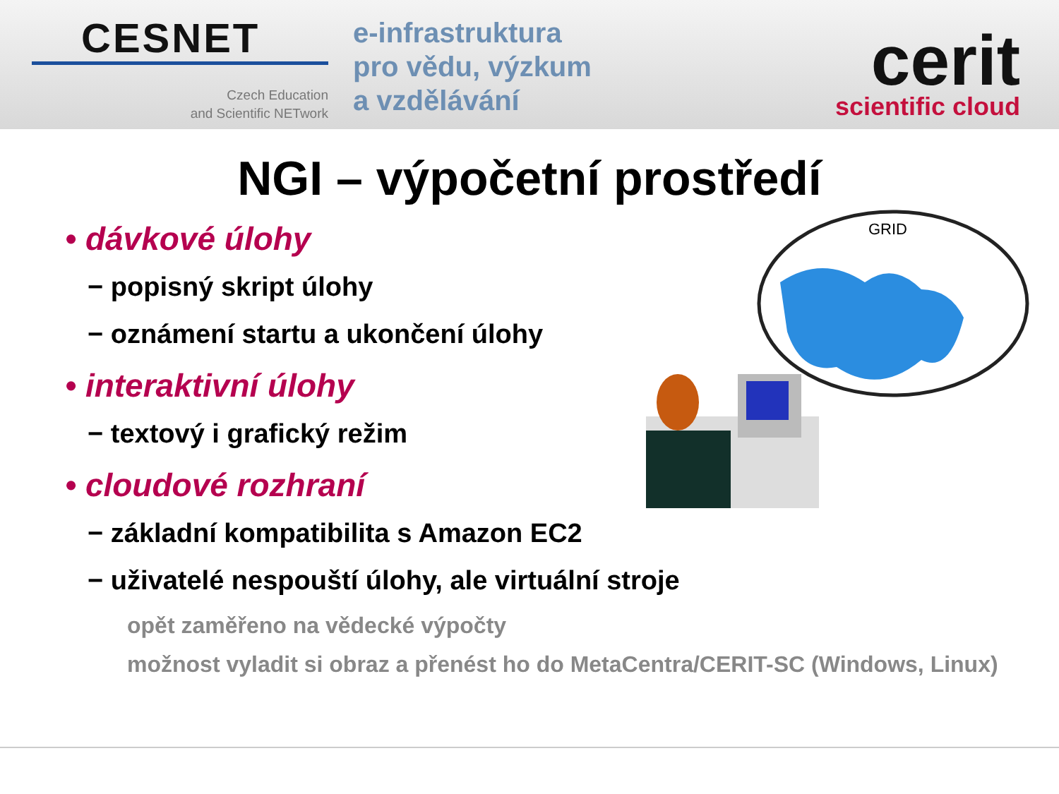CESNET
Czech Education
and Scientific NETwork
e-infrastruktura
pro vědu, výzkum
a vzdělávání
cerit
scientific cloud
NGI – výpočetní prostředí
• dávkové úlohy
− popisný skript úlohy
− oznámení startu a ukončení úlohy
• interaktivní úlohy
− textový i grafický režim
• cloudové rozhraní
− základní kompatibilita s Amazon EC2
− uživatelé nespouští úlohy, ale virtuální stroje
opět zaměřeno na vědecké výpočty
možnost vyladit si obraz a přenést ho do MetaCentra/CERIT-SC (Windows, Linux)
GRID